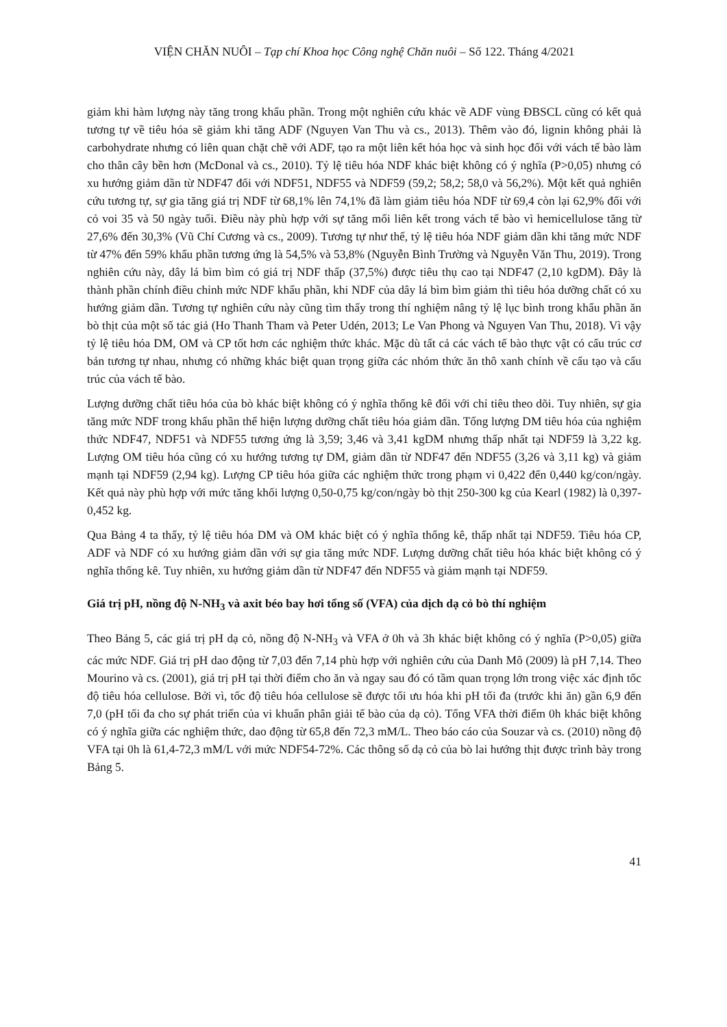VIỆN CHĂN NUÔI – Tạp chí Khoa học Công nghệ Chăn nuôi – Số 122. Tháng 4/2021
giảm khi hàm lượng này tăng trong khẩu phần. Trong một nghiên cứu khác về ADF vùng ĐBSCL cũng có kết quả tương tự về tiêu hóa sẽ giảm khi tăng ADF (Nguyen Van Thu và cs., 2013). Thêm vào đó, lignin không phải là carbohydrate nhưng có liên quan chặt chẽ với ADF, tạo ra một liên kết hóa học và sinh học đối với vách tế bào làm cho thân cây bền hơn (McDonal và cs., 2010). Tỷ lệ tiêu hóa NDF khác biệt không có ý nghĩa (P>0,05) nhưng có xu hướng giảm dần từ NDF47 đối với NDF51, NDF55 và NDF59 (59,2; 58,2; 58,0 và 56,2%). Một kết quả nghiên cứu tương tự, sự gia tăng giá trị NDF từ 68,1% lên 74,1% đã làm giảm tiêu hóa NDF từ 69,4 còn lại 62,9% đối với cỏ voi 35 và 50 ngày tuổi. Điều này phù hợp với sự tăng mối liên kết trong vách tế bào vì hemicellulose tăng từ 27,6% đến 30,3% (Vũ Chí Cương và cs., 2009). Tương tự như thế, tỷ lệ tiêu hóa NDF giảm dần khi tăng mức NDF từ 47% đến 59% khẩu phần tương ứng là 54,5% và 53,8% (Nguyễn Bình Trường và Nguyễn Văn Thu, 2019). Trong nghiên cứu này, dây lá bìm bìm có giá trị NDF thấp (37,5%) được tiêu thụ cao tại NDF47 (2,10 kgDM). Đây là thành phần chính điều chỉnh mức NDF khẩu phần, khi NDF của dây lá bìm bìm giảm thì tiêu hóa dưỡng chất có xu hướng giảm dần. Tương tự nghiên cứu này cũng tìm thấy trong thí nghiệm nâng tỷ lệ lục bình trong khẩu phần ăn bò thịt của một số tác giả (Ho Thanh Tham và Peter Udén, 2013; Le Van Phong và Nguyen Van Thu, 2018). Vì vậy tỷ lệ tiêu hóa DM, OM và CP tốt hơn các nghiệm thức khác. Mặc dù tất cả các vách tế bào thực vật có cấu trúc cơ bản tương tự nhau, nhưng có những khác biệt quan trọng giữa các nhóm thức ăn thô xanh chính về cấu tạo và cấu trúc của vách tế bào.
Lượng dưỡng chất tiêu hóa của bò khác biệt không có ý nghĩa thống kê đối với chỉ tiêu theo dõi. Tuy nhiên, sự gia tăng mức NDF trong khẩu phần thể hiện lượng dưỡng chất tiêu hóa giảm dần. Tổng lượng DM tiêu hóa của nghiệm thức NDF47, NDF51 và NDF55 tương ứng là 3,59; 3,46 và 3,41 kgDM nhưng thấp nhất tại NDF59 là 3,22 kg. Lượng OM tiêu hóa cũng có xu hướng tương tự DM, giảm dần từ NDF47 đến NDF55 (3,26 và 3,11 kg) và giảm mạnh tại NDF59 (2,94 kg). Lượng CP tiêu hóa giữa các nghiệm thức trong phạm vi 0,422 đến 0,440 kg/con/ngày. Kết quả này phù hợp với mức tăng khối lượng 0,50-0,75 kg/con/ngày bò thịt 250-300 kg của Kearl (1982) là 0,397-0,452 kg.
Qua Bảng 4 ta thấy, tỷ lệ tiêu hóa DM và OM khác biệt có ý nghĩa thống kê, thấp nhất tại NDF59. Tiêu hóa CP, ADF và NDF có xu hướng giảm dần với sự gia tăng mức NDF. Lượng dưỡng chất tiêu hóa khác biệt không có ý nghĩa thống kê. Tuy nhiên, xu hướng giảm dần từ NDF47 đến NDF55 và giảm mạnh tại NDF59.
Giá trị pH, nồng độ N-NH<sub>3</sub> và axit béo bay hơi tổng số (VFA) của dịch dạ cỏ bò thí nghiệm
Theo Bảng 5, các giá trị pH dạ cỏ, nồng độ N-NH<sub>3</sub> và VFA ở 0h và 3h khác biệt không có ý nghĩa (P>0,05) giữa các mức NDF. Giá trị pH dao động từ 7,03 đến 7,14 phù hợp với nghiên cứu của Danh Mô (2009) là pH 7,14. Theo Mourino và cs. (2001), giá trị pH tại thời điểm cho ăn và ngay sau đó có tầm quan trọng lớn trong việc xác định tốc độ tiêu hóa cellulose. Bởi vì, tốc độ tiêu hóa cellulose sẽ được tối ưu hóa khi pH tối đa (trước khi ăn) gần 6,9 đến 7,0 (pH tối đa cho sự phát triển của vi khuẩn phân giải tế bào của dạ cỏ). Tổng VFA thời điểm 0h khác biệt không có ý nghĩa giữa các nghiệm thức, dao động từ 65,8 đến 72,3 mM/L. Theo báo cáo của Souzar và cs. (2010) nồng độ VFA tại 0h là 61,4-72,3 mM/L với mức NDF54-72%. Các thông số dạ cỏ của bò lai hướng thịt được trình bày trong Bảng 5.
41